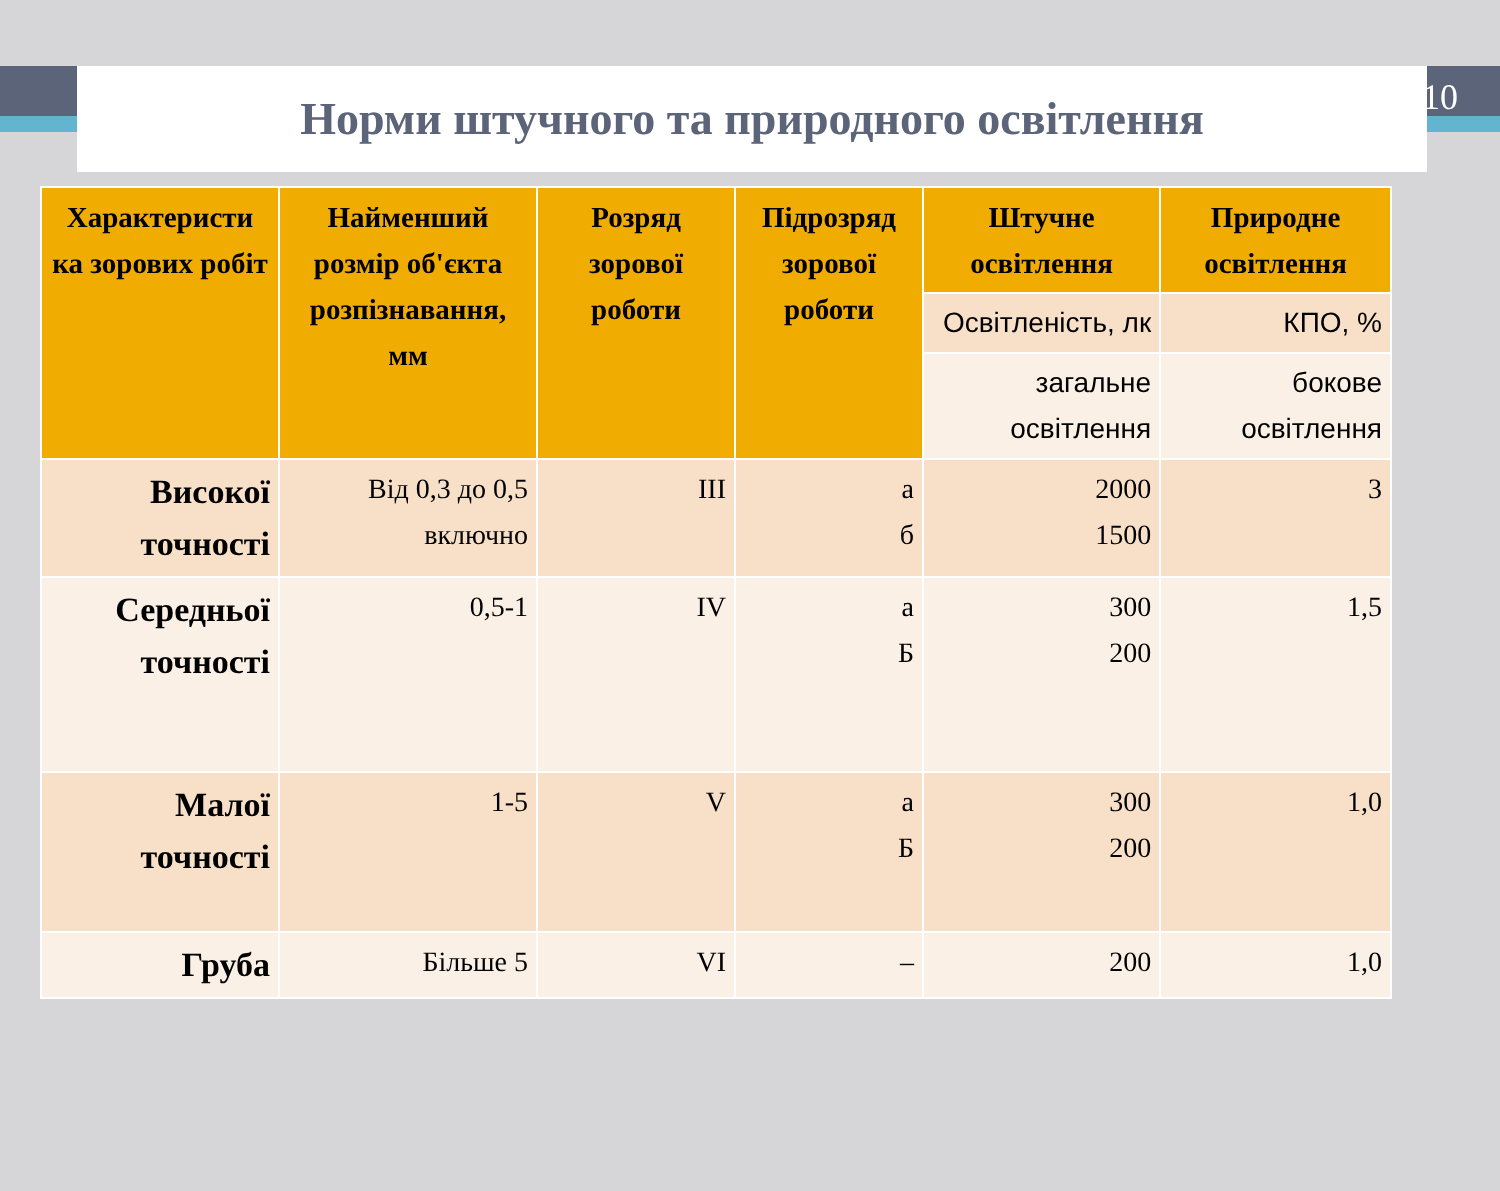10
Норми штучного та природного освітлення
| Характеристи ка зорових робіт | Найменший розмір об'єкта розпізнавання, мм | Розряд зорової роботи | Підрозряд зорової роботи | Штучне освітлення | Природне освітлення |
| --- | --- | --- | --- | --- | --- |
| | | | | Освітленість, лк | КПО, % |
| | | | | загальне освітлення | бокове освітлення |
| Високої точності | Від 0,3 до 0,5 включно | III | а б | 2000 1500 | 3 |
| Середньої точності | 0,5-1 | IV | а Б | 300 200 | 1,5 |
| Малої точності | 1-5 | V | а Б | 300 200 | 1,0 |
| Груба | Більше 5 | VI | – | 200 | 1,0 |